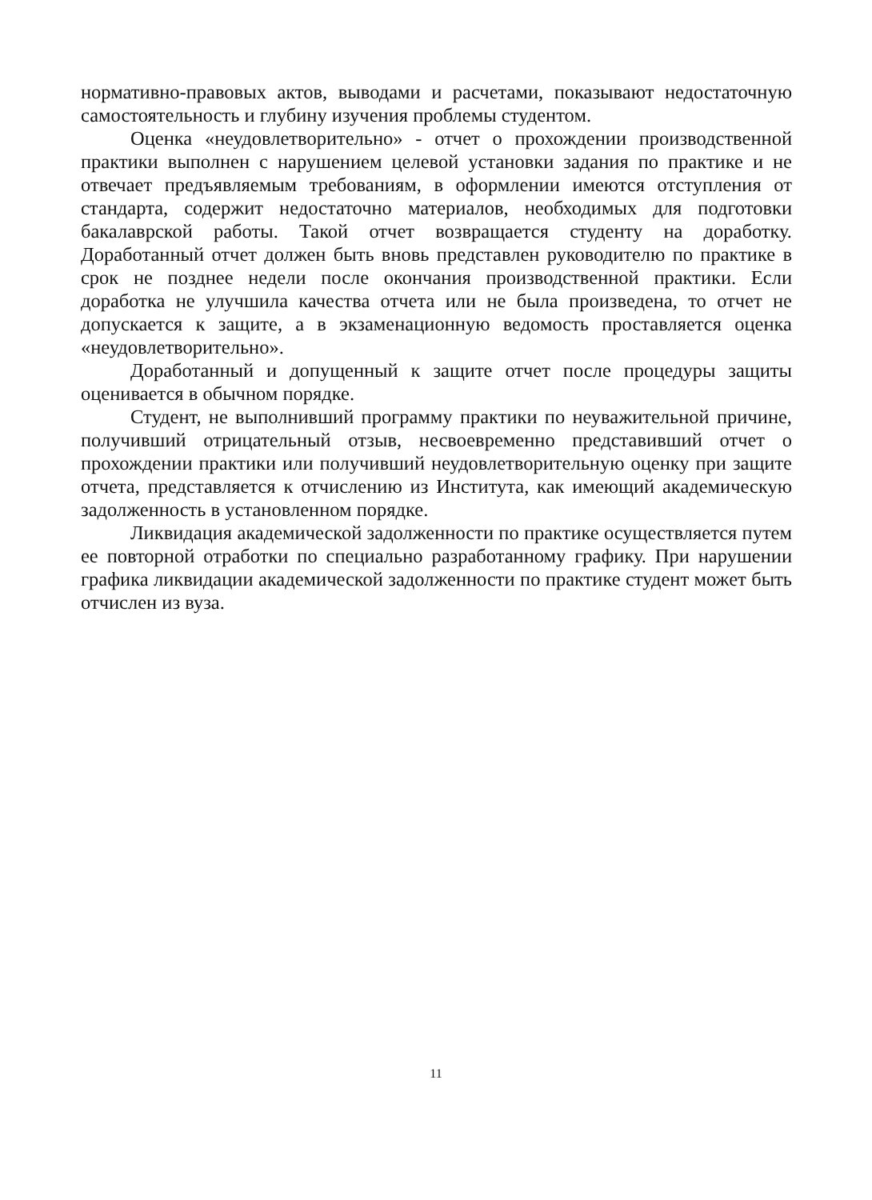нормативно-правовых актов, выводами и расчетами, показывают недостаточную самостоятельность и глубину изучения проблемы студентом.
Оценка «неудовлетворительно» - отчет о прохождении производственной практики выполнен с нарушением целевой установки задания по практике и не отвечает предъявляемым требованиям, в оформлении имеются отступления от стандарта, содержит недостаточно материалов, необходимых для подготовки бакалаврской работы. Такой отчет возвращается студенту на доработку. Доработанный отчет должен быть вновь представлен руководителю по практике в срок не позднее недели после окончания производственной практики. Если доработка не улучшила качества отчета или не была произведена, то отчет не допускается к защите, а в экзаменационную ведомость проставляется оценка «неудовлетворительно».
Доработанный и допущенный к защите отчет после процедуры защиты оценивается в обычном порядке.
Студент, не выполнивший программу практики по неуважительной причине, получивший отрицательный отзыв, несвоевременно представивший отчет о прохождении практики или получивший неудовлетворительную оценку при защите отчета, представляется к отчислению из Института, как имеющий академическую задолженность в установленном порядке.
Ликвидация академической задолженности по практике осуществляется путем ее повторной отработки по специально разработанному графику. При нарушении графика ликвидации академической задолженности по практике студент может быть отчислен из вуза.
11